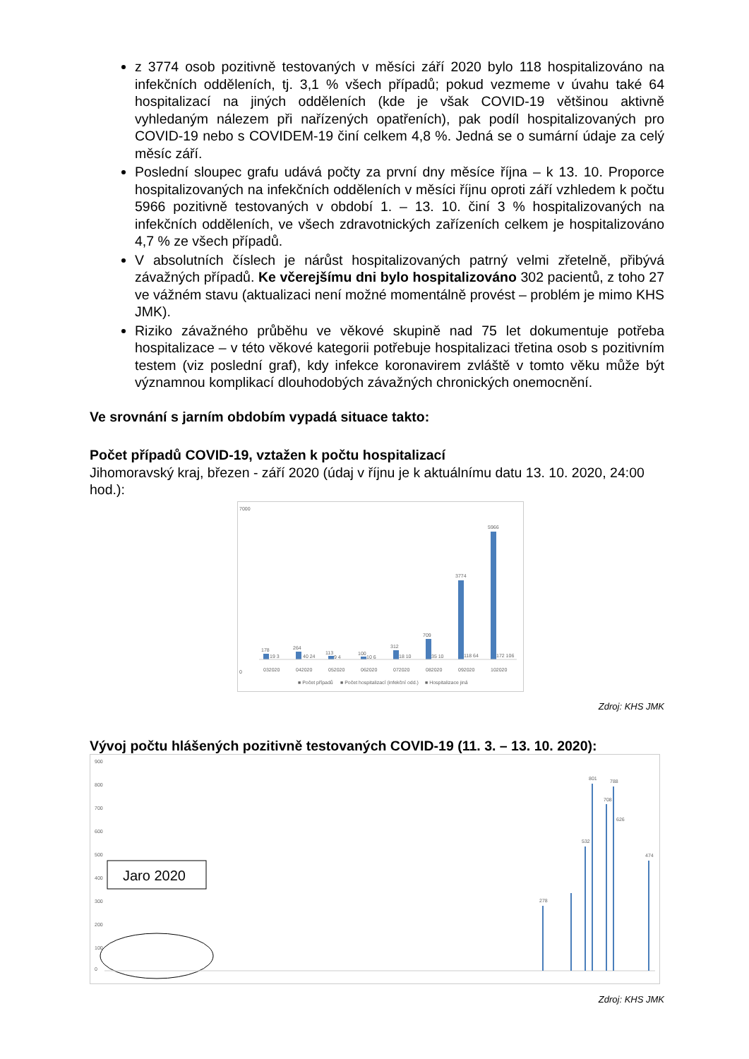z 3774 osob pozitivně testovaných v měsíci září 2020 bylo 118 hospitalizováno na infekčních odděleních, tj. 3,1 % všech případů; pokud vezmeme v úvahu také 64 hospitalizací na jiných odděleních (kde je však COVID-19 většinou aktivně vyhledaným nálezem při nařízených opatřeních), pak podíl hospitalizovaných pro COVID-19 nebo s COVIDEM-19 činí celkem 4,8 %. Jedná se o sumární údaje za celý měsíc září.
Poslední sloupec grafu udává počty za první dny měsíce října – k 13. 10. Proporce hospitalizovaných na infekčních odděleních v měsíci říjnu oproti září vzhledem k počtu 5966 pozitivně testovaných v období 1. – 13. 10. činí 3 % hospitalizovaných na infekčních odděleních, ve všech zdravotnických zařízeních celkem je hospitalizováno 4,7 % ze všech případů.
V absolutních číslech je nárůst hospitalizovaných patrný velmi zřetelně, přibývá závažných případů. Ke včerejšímu dni bylo hospitalizováno 302 pacientů, z toho 27 ve vážném stavu (aktualizaci není možné momentálně provést – problém je mimo KHS JMK).
Riziko závažného průběhu ve věkové skupině nad 75 let dokumentuje potřeba hospitalizace – v této věkové kategorii potřebuje hospitalizaci třetina osob s pozitivním testem (viz poslední graf), kdy infekce koronavirem zvláště v tomto věku může být významnou komplikací dlouhodobých závažných chronických onemocnění.
Ve srovnání s jarním obdobím vypadá situace takto:
Počet případů COVID-19, vztažen k počtu hospitalizací
Jihomoravský kraj, březen - září 2020 (údaj v říjnu je k aktuálnímu datu 13. 10. 2020, 24:00 hod.):
7000
0
178
19 3
264
40 24
113
9 4
100
10 6
312
18 10
709
35 10
3774
118 64
5966
172 106
032020
042020
052020
062020
072020
082020
092020
102020
■ Počet případů
■ Počet hospitalizací (infekční odd.)
■ Hospitalizace jiná
Zdroj: KHS JMK
Vývoj počtu hlášených pozitivně testovaných COVID-19 (11. 3. – 13. 10. 2020):
900
800
700
600
500
400
300
200
100
0
Jaro 2020
801
788
708
626
532
474
278
Zdroj: KHS JMK